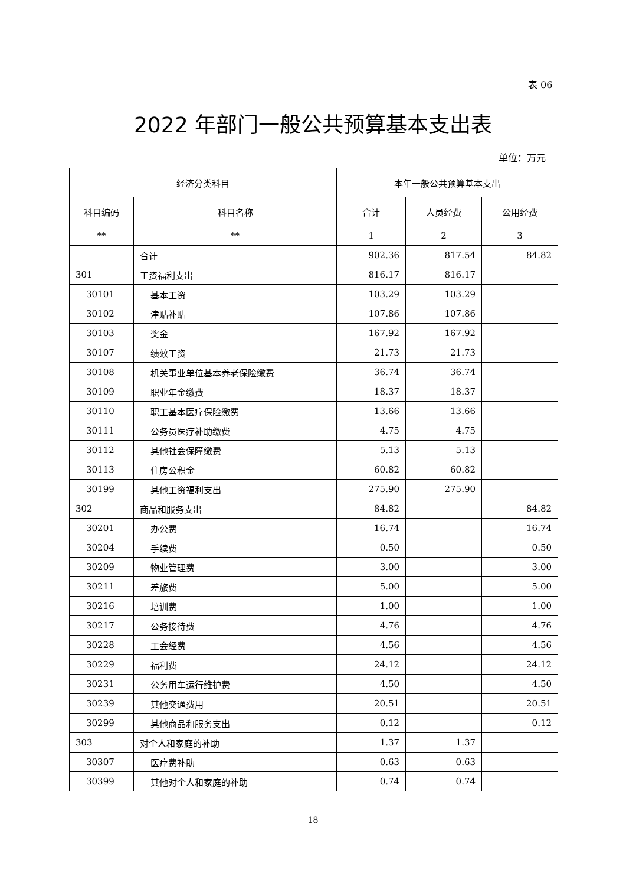表 06
2022 年部门一般公共预算基本支出表
单位：万元
| 经济分类科目 | | 本年一般公共预算基本支出 | | |
| --- | --- | --- | --- | --- |
| 科目编码 | 科目名称 | 合计 | 人员经费 | 公用经费 |
| ** | ** | 1 | 2 | 3 |
| | 合计 | 902.36 | 817.54 | 84.82 |
| 301 | 工资福利支出 | 816.17 | 816.17 | |
| 30101 | 基本工资 | 103.29 | 103.29 | |
| 30102 | 津贴补贴 | 107.86 | 107.86 | |
| 30103 | 奖金 | 167.92 | 167.92 | |
| 30107 | 绩效工资 | 21.73 | 21.73 | |
| 30108 | 机关事业单位基本养老保险缴费 | 36.74 | 36.74 | |
| 30109 | 职业年金缴费 | 18.37 | 18.37 | |
| 30110 | 职工基本医疗保险缴费 | 13.66 | 13.66 | |
| 30111 | 公务员医疗补助缴费 | 4.75 | 4.75 | |
| 30112 | 其他社会保障缴费 | 5.13 | 5.13 | |
| 30113 | 住房公积金 | 60.82 | 60.82 | |
| 30199 | 其他工资福利支出 | 275.90 | 275.90 | |
| 302 | 商品和服务支出 | 84.82 | | 84.82 |
| 30201 | 办公费 | 16.74 | | 16.74 |
| 30204 | 手续费 | 0.50 | | 0.50 |
| 30209 | 物业管理费 | 3.00 | | 3.00 |
| 30211 | 差旅费 | 5.00 | | 5.00 |
| 30216 | 培训费 | 1.00 | | 1.00 |
| 30217 | 公务接待费 | 4.76 | | 4.76 |
| 30228 | 工会经费 | 4.56 | | 4.56 |
| 30229 | 福利费 | 24.12 | | 24.12 |
| 30231 | 公务用车运行维护费 | 4.50 | | 4.50 |
| 30239 | 其他交通费用 | 20.51 | | 20.51 |
| 30299 | 其他商品和服务支出 | 0.12 | | 0.12 |
| 303 | 对个人和家庭的补助 | 1.37 | 1.37 | |
| 30307 | 医疗费补助 | 0.63 | 0.63 | |
| 30399 | 其他对个人和家庭的补助 | 0.74 | 0.74 | |
18